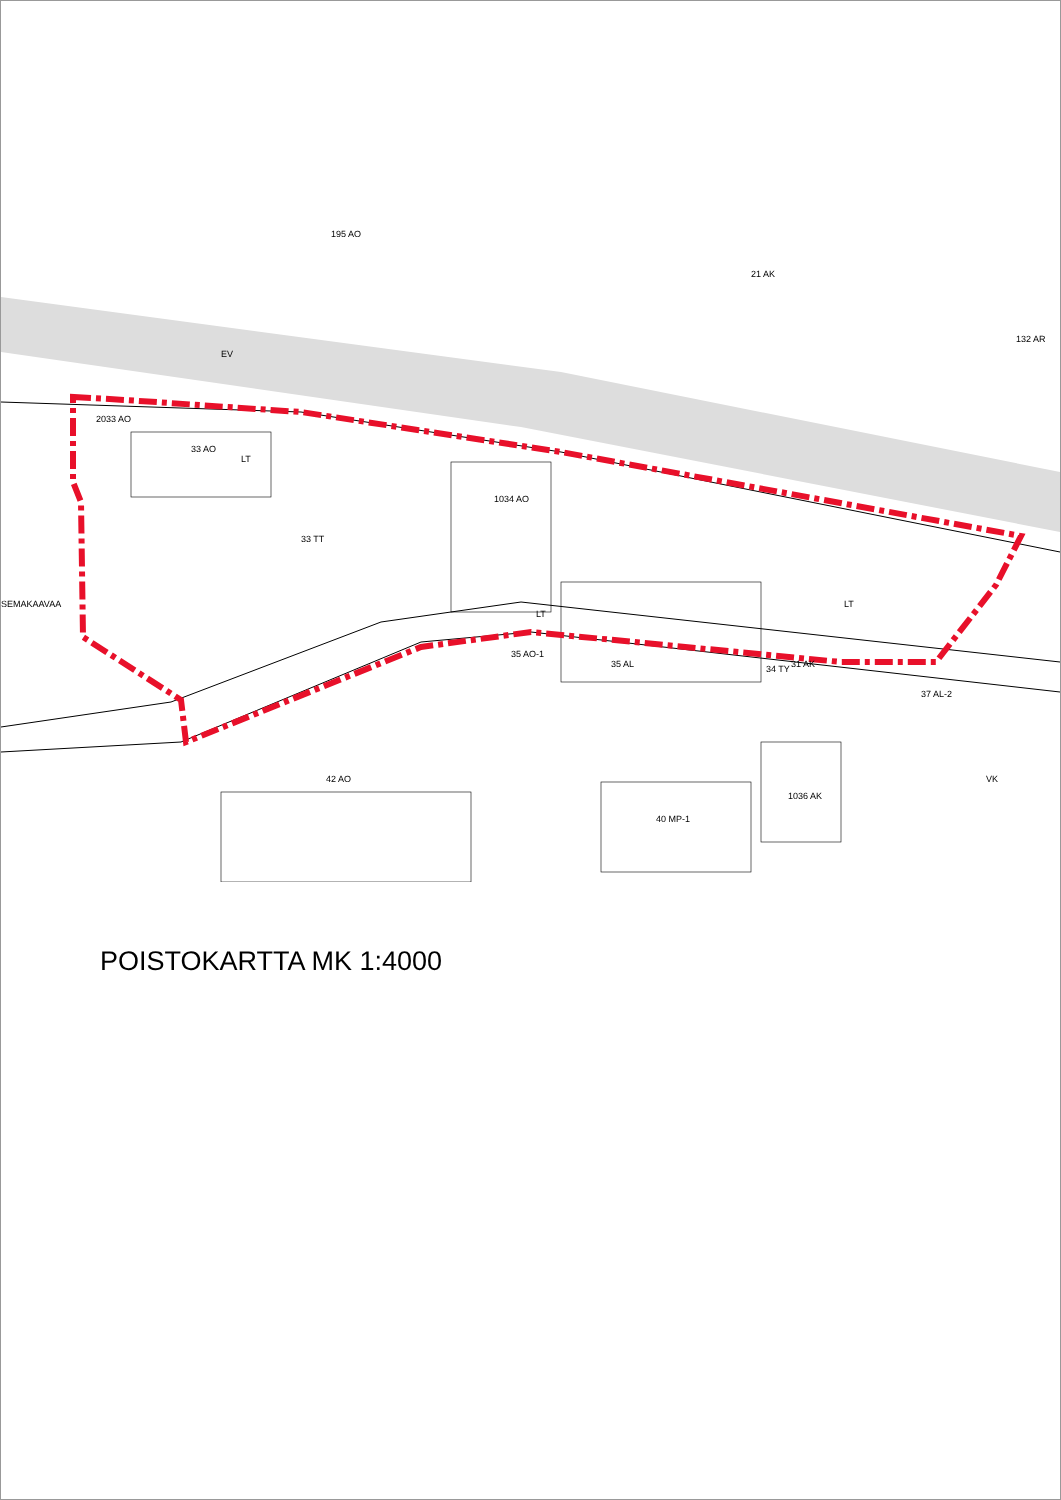2033 AO
33 AO
33 TT
1034 AO
LT
LT
LT
EV
21 AK
132 AR
SEMAKAAVAA
34 TY
1036 AK
37 AL-2
40 MP-1
42 AO
35 AO-1
35 AL
31 AK
VK
195 AO
POISTOKARTTA MK 1:4000